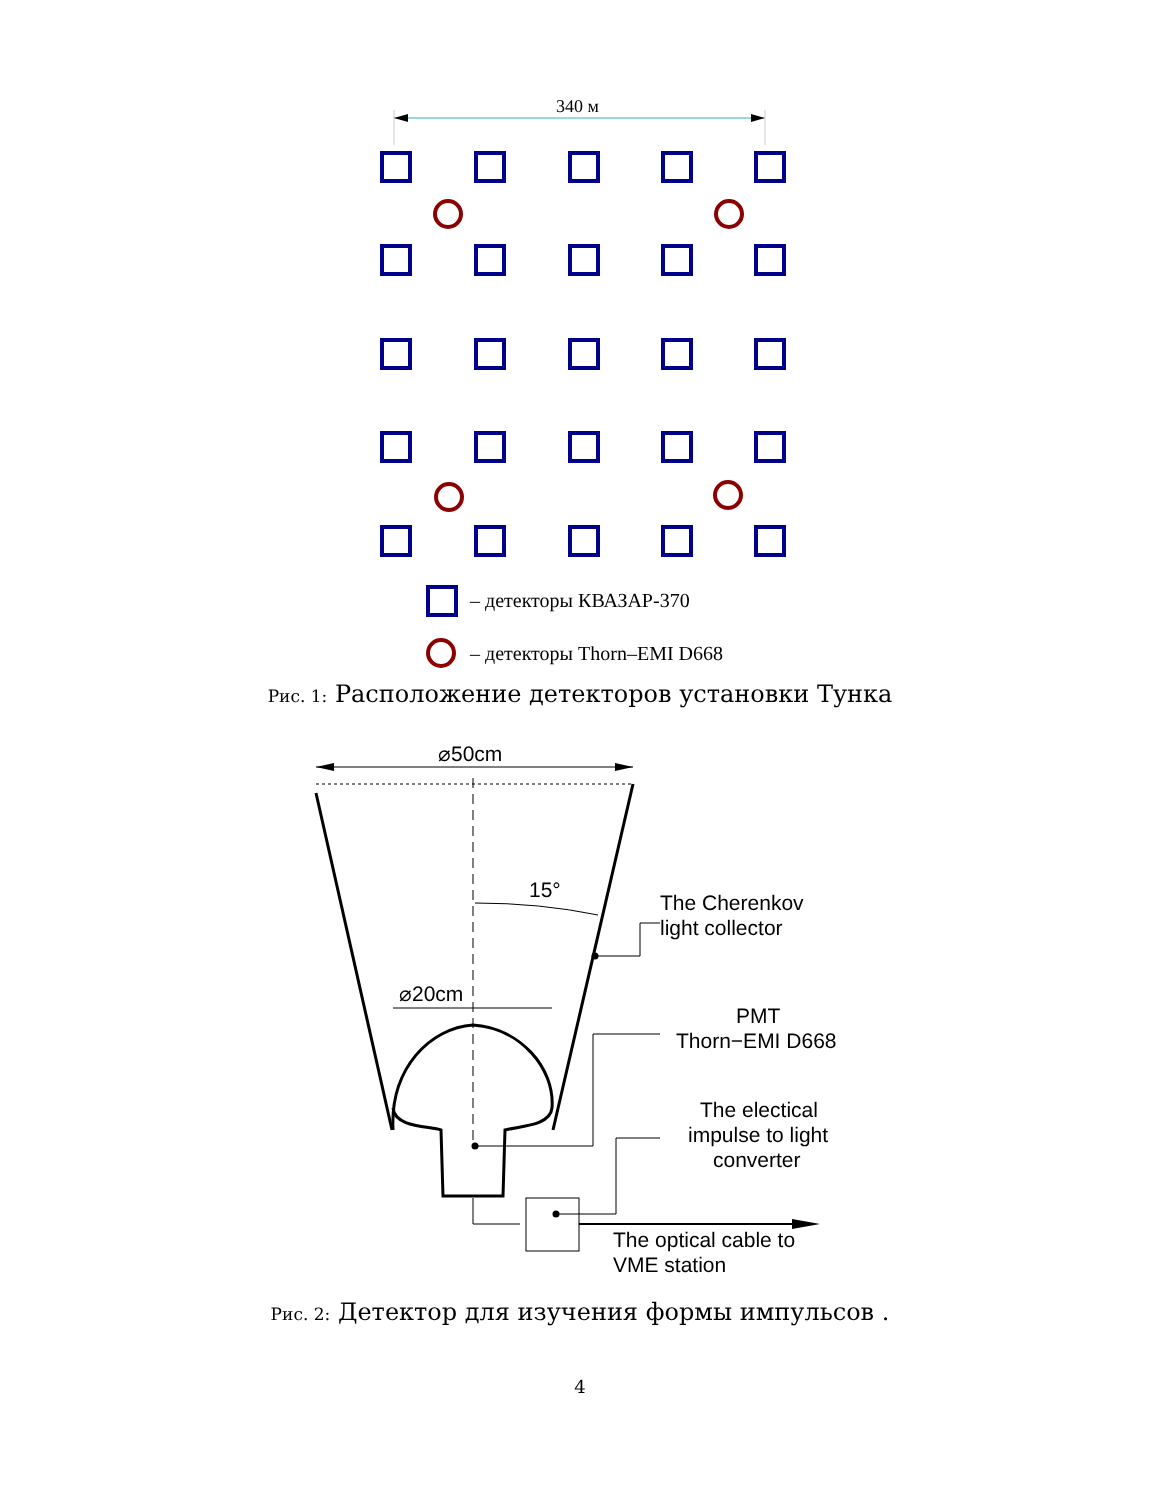340 м
– детекторы КВАЗАР-370
– детекторы Thorn–EMI D668
Рис. 1: Расположение детекторов установки Тунка
⌀50cm
15°
⌀20cm
The Cherenkov
light collector
PMT
Thorn−EMI D668
The electical
impulse to light
converter
The optical cable to
VME station
Рис. 2: Детектор для изучения формы импульсов .
4